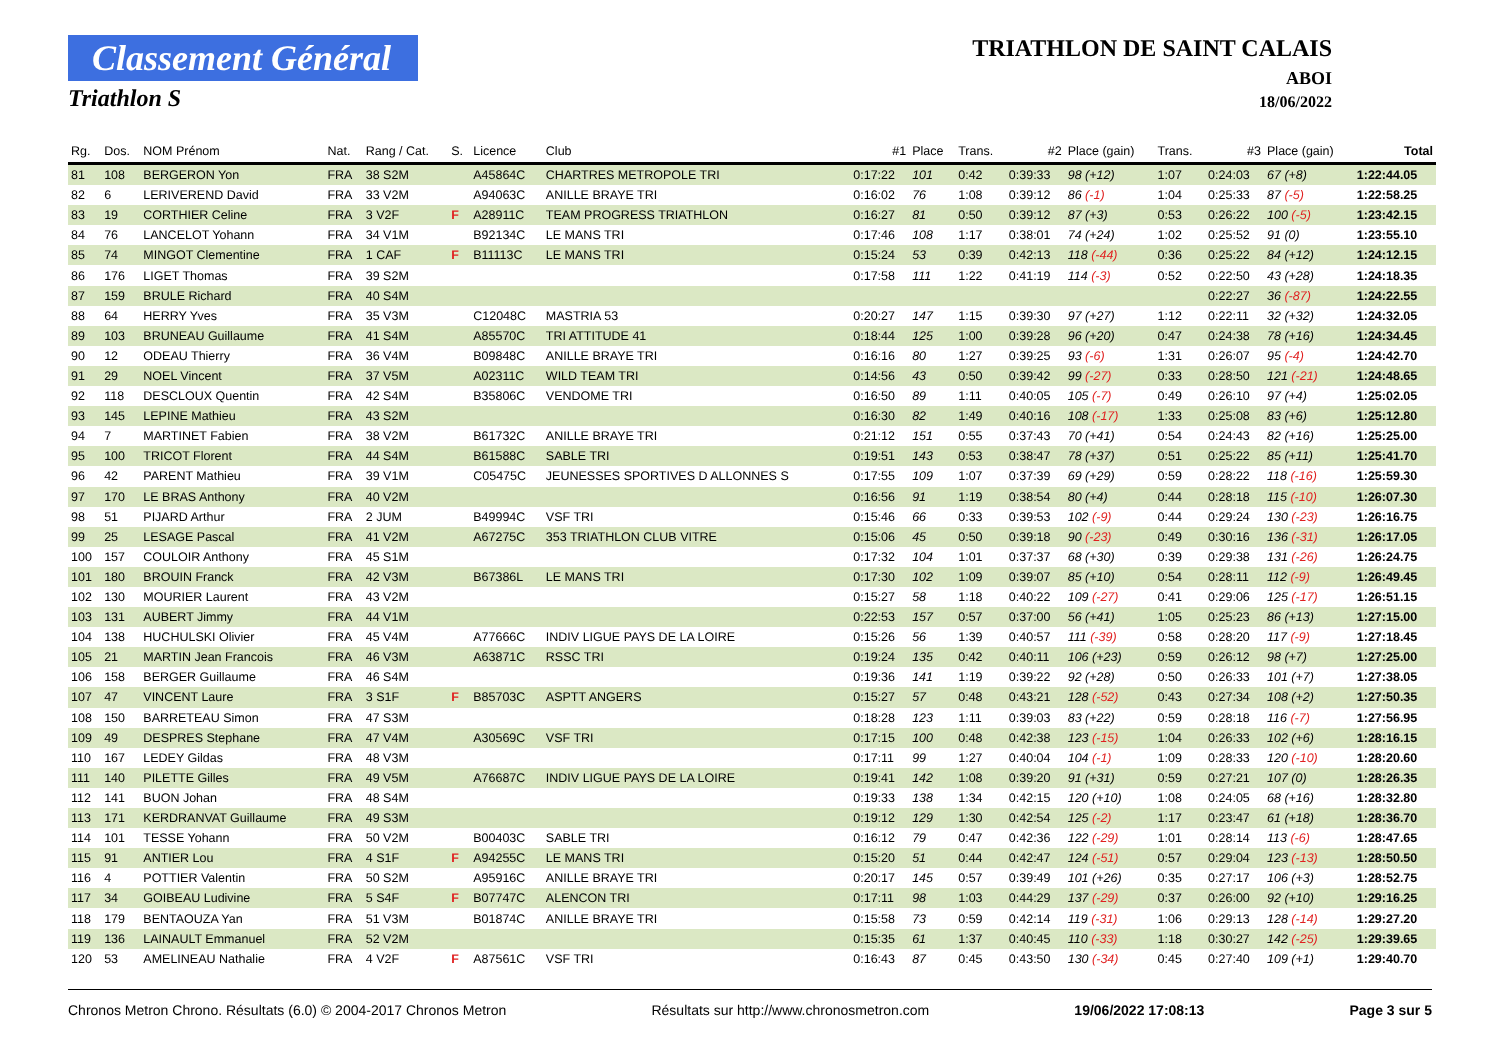Classement Général
Triathlon S
TRIATHLON DE SAINT CALAIS
ABOI
18/06/2022
| Rg. | Dos. | NOM Prénom | Nat. | Rang / Cat. | S. | Licence | Club | #1 | Place | Trans. | #2 | Place (gain) | Trans. | #3 | Place (gain) | Total |
| --- | --- | --- | --- | --- | --- | --- | --- | --- | --- | --- | --- | --- | --- | --- | --- | --- |
| 81 | 108 | BERGERON Yon | FRA | 38 S2M | | A45864C | CHARTRES METROPOLE TRI | 0:17:22 | 101 | 0:42 | 0:39:33 | 98 (+12) | 1:07 | 0:24:03 | 67 (+8) | 1:22:44.05 |
| 82 | 6 | LERIVEREND David | FRA | 33 V2M | | A94063C | ANILLE BRAYE TRI | 0:16:02 | 76 | 1:08 | 0:39:12 | 86 (-1) | 1:04 | 0:25:33 | 87 (-5) | 1:22:58.25 |
| 83 | 19 | CORTHIER Celine | FRA | 3 V2F | F | A28911C | TEAM PROGRESS TRIATHLON | 0:16:27 | 81 | 0:50 | 0:39:12 | 87 (+3) | 0:53 | 0:26:22 | 100 (-5) | 1:23:42.15 |
| 84 | 76 | LANCELOT Yohann | FRA | 34 V1M | | B92134C | LE MANS TRI | 0:17:46 | 108 | 1:17 | 0:38:01 | 74 (+24) | 1:02 | 0:25:52 | 91 (0) | 1:23:55.10 |
| 85 | 74 | MINGOT Clementine | FRA | 1 CAF | F | B11113C | LE MANS TRI | 0:15:24 | 53 | 0:39 | 0:42:13 | 118 (-44) | 0:36 | 0:25:22 | 84 (+12) | 1:24:12.15 |
| 86 | 176 | LIGET Thomas | FRA | 39 S2M | | | | 0:17:58 | 111 | 1:22 | 0:41:19 | 114 (-3) | 0:52 | 0:22:50 | 43 (+28) | 1:24:18.35 |
| 87 | 159 | BRULE Richard | FRA | 40 S4M | | | | | | | | | | 0:22:27 | 36 (-87) | 1:24:22.55 |
| 88 | 64 | HERRY Yves | FRA | 35 V3M | | C12048C | MASTRIA 53 | 0:20:27 | 147 | 1:15 | 0:39:30 | 97 (+27) | 1:12 | 0:22:11 | 32 (+32) | 1:24:32.05 |
| 89 | 103 | BRUNEAU Guillaume | FRA | 41 S4M | | A85570C | TRI ATTITUDE 41 | 0:18:44 | 125 | 1:00 | 0:39:28 | 96 (+20) | 0:47 | 0:24:38 | 78 (+16) | 1:24:34.45 |
| 90 | 12 | ODEAU Thierry | FRA | 36 V4M | | B09848C | ANILLE BRAYE TRI | 0:16:16 | 80 | 1:27 | 0:39:25 | 93 (-6) | 1:31 | 0:26:07 | 95 (-4) | 1:24:42.70 |
| 91 | 29 | NOEL Vincent | FRA | 37 V5M | | A02311C | WILD TEAM TRI | 0:14:56 | 43 | 0:50 | 0:39:42 | 99 (-27) | 0:33 | 0:28:50 | 121 (-21) | 1:24:48.65 |
| 92 | 118 | DESCLOUX Quentin | FRA | 42 S4M | | B35806C | VENDOME TRI | 0:16:50 | 89 | 1:11 | 0:40:05 | 105 (-7) | 0:49 | 0:26:10 | 97 (+4) | 1:25:02.05 |
| 93 | 145 | LEPINE Mathieu | FRA | 43 S2M | | | | 0:16:30 | 82 | 1:49 | 0:40:16 | 108 (-17) | 1:33 | 0:25:08 | 83 (+6) | 1:25:12.80 |
| 94 | 7 | MARTINET Fabien | FRA | 38 V2M | | B61732C | ANILLE BRAYE TRI | 0:21:12 | 151 | 0:55 | 0:37:43 | 70 (+41) | 0:54 | 0:24:43 | 82 (+16) | 1:25:25.00 |
| 95 | 100 | TRICOT Florent | FRA | 44 S4M | | B61588C | SABLE TRI | 0:19:51 | 143 | 0:53 | 0:38:47 | 78 (+37) | 0:51 | 0:25:22 | 85 (+11) | 1:25:41.70 |
| 96 | 42 | PARENT Mathieu | FRA | 39 V1M | | C05475C | JEUNESSES SPORTIVES D ALLONNES S | 0:17:55 | 109 | 1:07 | 0:37:39 | 69 (+29) | 0:59 | 0:28:22 | 118 (-16) | 1:25:59.30 |
| 97 | 170 | LE BRAS Anthony | FRA | 40 V2M | | | | 0:16:56 | 91 | 1:19 | 0:38:54 | 80 (+4) | 0:44 | 0:28:18 | 115 (-10) | 1:26:07.30 |
| 98 | 51 | PIJARD Arthur | FRA | 2 JUM | | B49994C | VSF TRI | 0:15:46 | 66 | 0:33 | 0:39:53 | 102 (-9) | 0:44 | 0:29:24 | 130 (-23) | 1:26:16.75 |
| 99 | 25 | LESAGE Pascal | FRA | 41 V2M | | A67275C | 353 TRIATHLON CLUB VITRE | 0:15:06 | 45 | 0:50 | 0:39:18 | 90 (-23) | 0:49 | 0:30:16 | 136 (-31) | 1:26:17.05 |
| 100 | 157 | COULOIR Anthony | FRA | 45 S1M | | | | 0:17:32 | 104 | 1:01 | 0:37:37 | 68 (+30) | 0:39 | 0:29:38 | 131 (-26) | 1:26:24.75 |
| 101 | 180 | BROUIN Franck | FRA | 42 V3M | | B67386L | LE MANS TRI | 0:17:30 | 102 | 1:09 | 0:39:07 | 85 (+10) | 0:54 | 0:28:11 | 112 (-9) | 1:26:49.45 |
| 102 | 130 | MOURIER Laurent | FRA | 43 V2M | | | | 0:15:27 | 58 | 1:18 | 0:40:22 | 109 (-27) | 0:41 | 0:29:06 | 125 (-17) | 1:26:51.15 |
| 103 | 131 | AUBERT Jimmy | FRA | 44 V1M | | | | 0:22:53 | 157 | 0:57 | 0:37:00 | 56 (+41) | 1:05 | 0:25:23 | 86 (+13) | 1:27:15.00 |
| 104 | 138 | HUCHULSKI Olivier | FRA | 45 V4M | | A77666C | INDIV LIGUE PAYS DE LA LOIRE | 0:15:26 | 56 | 1:39 | 0:40:57 | 111 (-39) | 0:58 | 0:28:20 | 117 (-9) | 1:27:18.45 |
| 105 | 21 | MARTIN Jean Francois | FRA | 46 V3M | | A63871C | RSSC TRI | 0:19:24 | 135 | 0:42 | 0:40:11 | 106 (+23) | 0:59 | 0:26:12 | 98 (+7) | 1:27:25.00 |
| 106 | 158 | BERGER Guillaume | FRA | 46 S4M | | | | 0:19:36 | 141 | 1:19 | 0:39:22 | 92 (+28) | 0:50 | 0:26:33 | 101 (+7) | 1:27:38.05 |
| 107 | 47 | VINCENT Laure | FRA | 3 S1F | F | B85703C | ASPTT ANGERS | 0:15:27 | 57 | 0:48 | 0:43:21 | 128 (-52) | 0:43 | 0:27:34 | 108 (+2) | 1:27:50.35 |
| 108 | 150 | BARRETEAU Simon | FRA | 47 S3M | | | | 0:18:28 | 123 | 1:11 | 0:39:03 | 83 (+22) | 0:59 | 0:28:18 | 116 (-7) | 1:27:56.95 |
| 109 | 49 | DESPRES Stephane | FRA | 47 V4M | | A30569C | VSF TRI | 0:17:15 | 100 | 0:48 | 0:42:38 | 123 (-15) | 1:04 | 0:26:33 | 102 (+6) | 1:28:16.15 |
| 110 | 167 | LEDEY Gildas | FRA | 48 V3M | | | | 0:17:11 | 99 | 1:27 | 0:40:04 | 104 (-1) | 1:09 | 0:28:33 | 120 (-10) | 1:28:20.60 |
| 111 | 140 | PILETTE Gilles | FRA | 49 V5M | | A76687C | INDIV LIGUE PAYS DE LA LOIRE | 0:19:41 | 142 | 1:08 | 0:39:20 | 91 (+31) | 0:59 | 0:27:21 | 107 (0) | 1:28:26.35 |
| 112 | 141 | BUON Johan | FRA | 48 S4M | | | | 0:19:33 | 138 | 1:34 | 0:42:15 | 120 (+10) | 1:08 | 0:24:05 | 68 (+16) | 1:28:32.80 |
| 113 | 171 | KERDRANVAT Guillaume | FRA | 49 S3M | | | | 0:19:12 | 129 | 1:30 | 0:42:54 | 125 (-2) | 1:17 | 0:23:47 | 61 (+18) | 1:28:36.70 |
| 114 | 101 | TESSE Yohann | FRA | 50 V2M | | B00403C | SABLE TRI | 0:16:12 | 79 | 0:47 | 0:42:36 | 122 (-29) | 1:01 | 0:28:14 | 113 (-6) | 1:28:47.65 |
| 115 | 91 | ANTIER Lou | FRA | 4 S1F | F | A94255C | LE MANS TRI | 0:15:20 | 51 | 0:44 | 0:42:47 | 124 (-51) | 0:57 | 0:29:04 | 123 (-13) | 1:28:50.50 |
| 116 | 4 | POTTIER Valentin | FRA | 50 S2M | | A95916C | ANILLE BRAYE TRI | 0:20:17 | 145 | 0:57 | 0:39:49 | 101 (+26) | 0:35 | 0:27:17 | 106 (+3) | 1:28:52.75 |
| 117 | 34 | GOIBEAU Ludivine | FRA | 5 S4F | F | B07747C | ALENCON TRI | 0:17:11 | 98 | 1:03 | 0:44:29 | 137 (-29) | 0:37 | 0:26:00 | 92 (+10) | 1:29:16.25 |
| 118 | 179 | BENTAOUZA Yan | FRA | 51 V3M | | B01874C | ANILLE BRAYE TRI | 0:15:58 | 73 | 0:59 | 0:42:14 | 119 (-31) | 1:06 | 0:29:13 | 128 (-14) | 1:29:27.20 |
| 119 | 136 | LAINAULT Emmanuel | FRA | 52 V2M | | | | 0:15:35 | 61 | 1:37 | 0:40:45 | 110 (-33) | 1:18 | 0:30:27 | 142 (-25) | 1:29:39.65 |
| 120 | 53 | AMELINEAU Nathalie | FRA | 4 V2F | F | A87561C | VSF TRI | 0:16:43 | 87 | 0:45 | 0:43:50 | 130 (-34) | 0:45 | 0:27:40 | 109 (+1) | 1:29:40.70 |
Chronos Metron Chrono. Résultats (6.0) © 2004-2017 Chronos Metron Résultats sur http://www.chronosmetron.com 19/06/2022 17:08:13 Page 3 sur 5